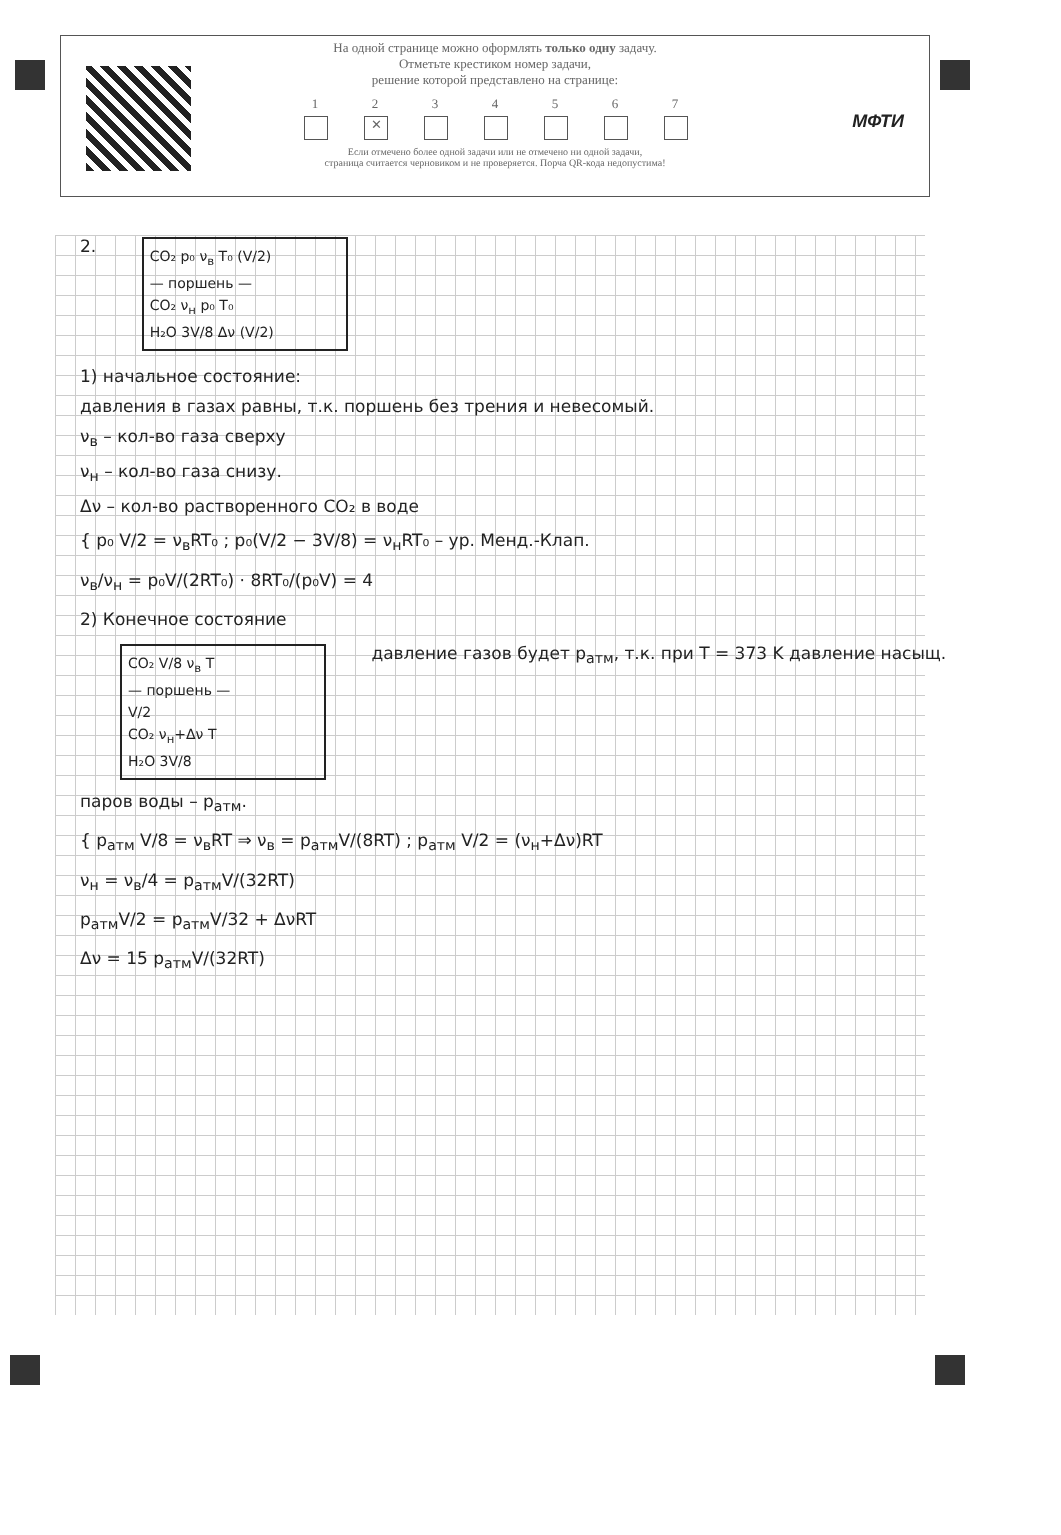МФТИ
На одной странице можно оформлять только одну задачу.
Отметьте крестиком номер задачи,
решение которой представлено на странице:
1 2
✕
3 4 5 6 7
Если отмечено более одной задачи или не отмечено ни одной задачи,
страница считается черновиком и не проверяется. Порча QR-кода недопустима!
2. CO₂ p₀ ν<sub>в</sub> T₀ (V/2)
— поршень —
CO₂ ν<sub>н</sub> p₀ T₀
H₂O 3V/8 Δν (V/2)
1) начальное состояние:
давления в газах равны, т.к. поршень без трения и невесомый.
ν<sub>в</sub> – кол-во газа сверху
ν<sub>н</sub> – кол-во газа снизу.
Δν – кол-во растворенного CO₂ в воде
{ p₀ V/2 = ν<sub>в</sub>RT₀ ; p₀(V/2 − 3V/8) = ν<sub>н</sub>RT₀ – ур. Менд.-Клап.
ν<sub>в</sub>/ν<sub>н</sub> = p₀V/(2RT₀) · 8RT₀/(p₀V) = 4
2) Конечное состояние
CO₂ V/8 ν<sub>в</sub> T
— поршень —
V/2
CO₂ ν<sub>н</sub>+Δν T
H₂O 3V/8 давление газов будет p<sub>атм</sub>, т.к. при T = 373 K давление насыщ. паров воды – p<sub>атм</sub>.
{ p<sub>атм</sub> V/8 = ν<sub>в</sub>RT ⇒ ν<sub>в</sub> = p<sub>атм</sub>V/(8RT) ; p<sub>атм</sub> V/2 = (ν<sub>н</sub>+Δν)RT
ν<sub>н</sub> = ν<sub>в</sub>/4 = p<sub>атм</sub>V/(32RT)
p<sub>атм</sub>V/2 = p<sub>атм</sub>V/32 + ΔνRT
Δν = 15 p<sub>атм</sub>V/(32RT)